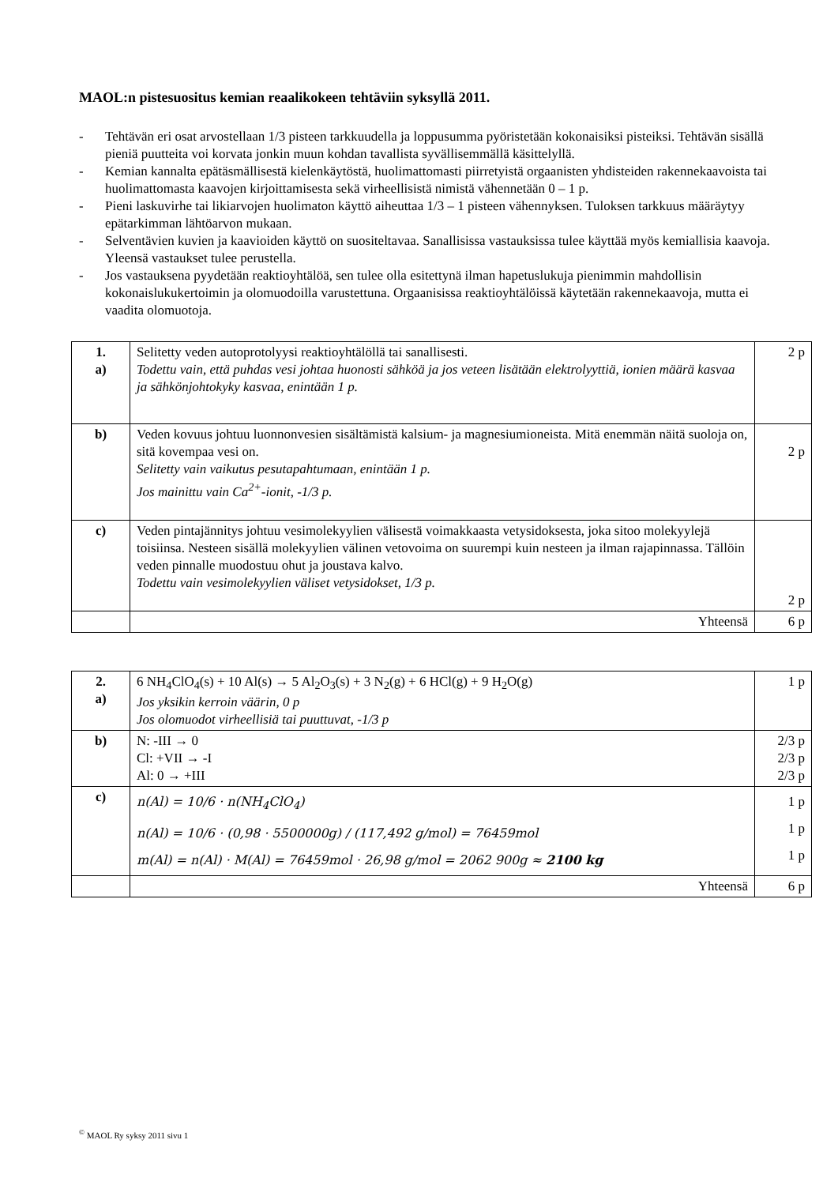MAOL:n pistesuositus kemian reaalikokeen tehtäviin syksyllä 2011.
- Tehtävän eri osat arvostellaan 1/3 pisteen tarkkuudella ja loppusumma pyöristetään kokonaisiksi pisteiksi. Tehtävän sisällä pieniä puutteita voi korvata jonkin muun kohdan tavallista syvällisemmällä käsittelyllä.
- Kemian kannalta epätäsmällisestä kielenkäytöstä, huolimattomasti piirretyistä orgaanisten yhdisteiden rakennekaavoista tai huolimattomasta kaavojen kirjoittamisesta sekä virheellisistä nimistä vähennetään 0 – 1 p.
- Pieni laskuvirhe tai likiarvojen huolimaton käyttö aiheuttaa 1/3 – 1 pisteen vähennyksen. Tuloksen tarkkuus määräytyy epätarkimman lähtöarvon mukaan.
- Selventävien kuvien ja kaavioiden käyttö on suositeltavaa. Sanallisissa vastauksissa tulee käyttää myös kemiallisia kaavoja. Yleensä vastaukset tulee perustella.
- Jos vastauksena pyydetään reaktioyhtälöä, sen tulee olla esitettynä ilman hapetuslukuja pienimmin mahdollisin kokonaislukukertoimin ja olomuodoilla varustettuna. Orgaanisissa reaktioyhtälöissä käytetään rakennekaavoja, mutta ei vaadita olomuotoja.
| 1. a) | Selitetty veden autoprotolyysi reaktioyhtälöllä tai sanallisesti. Todettu vain, että puhdas vesi johtaa huonosti sähköä ja jos veteen lisätään elektrolyyttiä, ionien määrä kasvaa ja sähkönjohtokyky kasvaa, enintään 1 p. | 2 p |
| b) | Veden kovuus johtuu luonnonvesien sisältämistä kalsium- ja magnesiumioneista. Mitä enemmän näitä suoloja on, sitä kovempaa vesi on. Selitetty vain vaikutus pesutapahtumaan, enintään 1 p. Jos mainittu vain Ca<sup>2+</sup>-ionit, -1/3 p. | 2 p |
| c) | Veden pintajännitys johtuu vesimolekyylien välisestä voimakkaasta vetysidoksesta, joka sitoo molekyylejä toisiinsa. Nesteen sisällä molekyylien välinen vetovoima on suurempi kuin nesteen ja ilman rajapinnassa. Tällöin veden pinnalle muodostuu ohut ja joustava kalvo. Todettu vain vesimolekyylien väliset vetysidokset, 1/3 p. | 2 p |
| | Yhteensä | 6 p |
| 2. a) | 6 NH<sub>4</sub>ClO<sub>4</sub>(s) + 10 Al(s) → 5 Al<sub>2</sub>O<sub>3</sub>(s) + 3 N<sub>2</sub>(g) + 6 HCl(g) + 9 H<sub>2</sub>O(g) Jos yksikin kerroin väärin, 0 p Jos olomuodot virheellisiä tai puuttuvat, -1/3 p | 1 p |
| b) | N: -III → 0 Cl: +VII → -I Al: 0 → +III | 2/3 p 2/3 p 2/3 p |
| c) | n(Al) = 10/6 · n(NH<sub>4</sub>ClO<sub>4</sub>) n(Al) = 10/6 · (0,98 · 5500000g) / (117,492 g/mol) = 76459mol m(Al) = n(Al) · M(Al) = 76459mol · 26,98 g/mol = 2062 900g ≈ 2100 kg | 1 p 1 p 1 p |
| | Yhteensä | 6 p |
<sup>©</sup> MAOL Ry syksy 2011 sivu 1